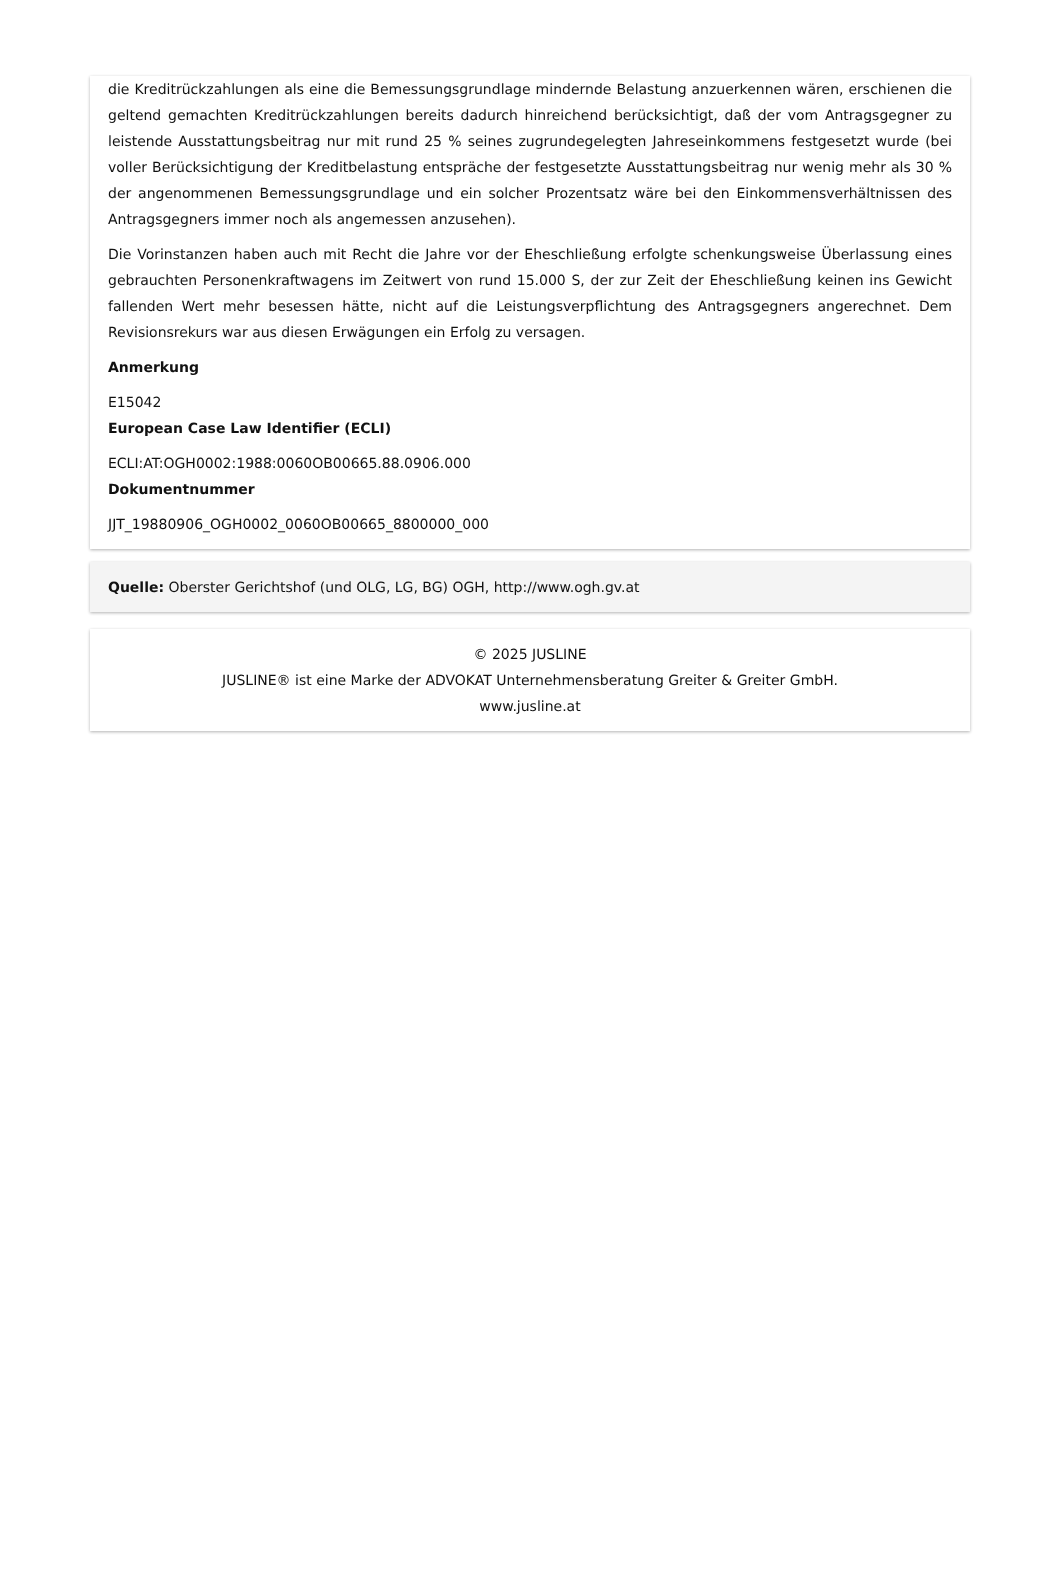die Kreditrückzahlungen als eine die Bemessungsgrundlage mindernde Belastung anzuerkennen wären, erschienen die geltend gemachten Kreditrückzahlungen bereits dadurch hinreichend berücksichtigt, daß der vom Antragsgegner zu leistende Ausstattungsbeitrag nur mit rund 25 % seines zugrundegelegten Jahreseinkommens festgesetzt wurde (bei voller Berücksichtigung der Kreditbelastung entspräche der festgesetzte Ausstattungsbeitrag nur wenig mehr als 30 % der angenommenen Bemessungsgrundlage und ein solcher Prozentsatz wäre bei den Einkommensverhältnissen des Antragsgegners immer noch als angemessen anzusehen).
Die Vorinstanzen haben auch mit Recht die Jahre vor der Eheschließung erfolgte schenkungsweise Überlassung eines gebrauchten Personenkraftwagens im Zeitwert von rund 15.000 S, der zur Zeit der Eheschließung keinen ins Gewicht fallenden Wert mehr besessen hätte, nicht auf die Leistungsverpflichtung des Antragsgegners angerechnet. Dem Revisionsrekurs war aus diesen Erwägungen ein Erfolg zu versagen.
Anmerkung
E15042
European Case Law Identifier (ECLI)
ECLI:AT:OGH0002:1988:0060OB00665.88.0906.000
Dokumentnummer
JJT_19880906_OGH0002_0060OB00665_8800000_000
Quelle: Oberster Gerichtshof (und OLG, LG, BG) OGH, http://www.ogh.gv.at
© 2025 JUSLINE
JUSLINE® ist eine Marke der ADVOKAT Unternehmensberatung Greiter & Greiter GmbH.
www.jusline.at